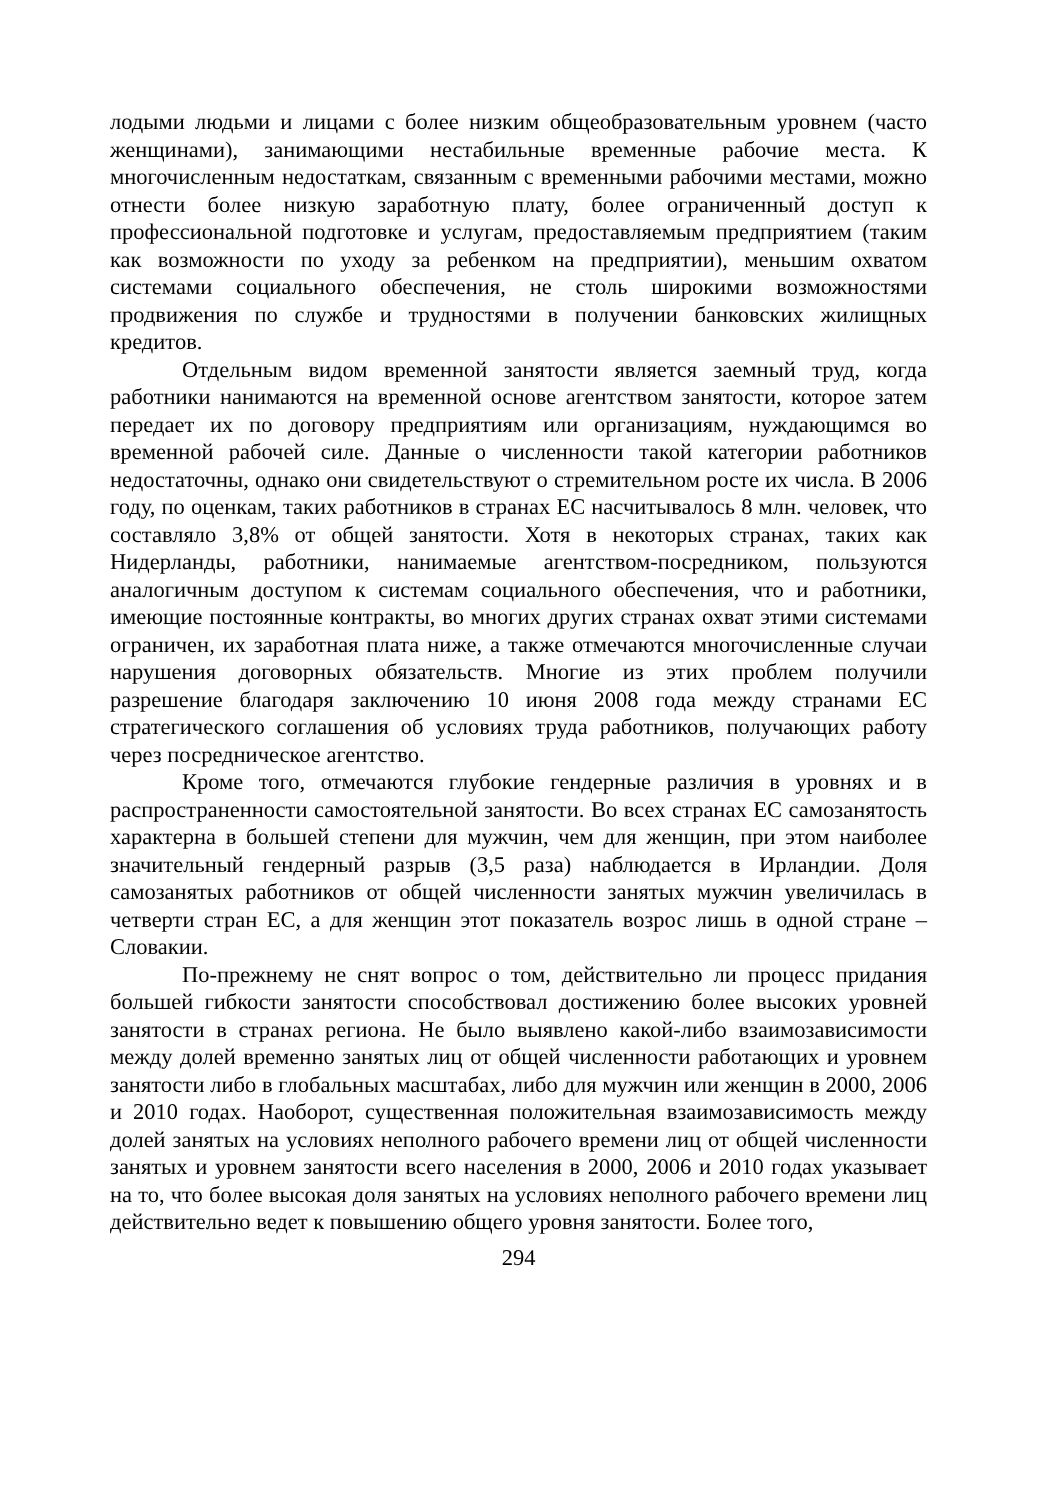лодыми людьми и лицами с более низким общеобразовательным уровнем (часто женщинами), занимающими нестабильные временные рабочие места. К многочисленным недостаткам, связанным с временными рабочими местами, можно отнести более низкую заработную плату, более ограниченный доступ к профессиональной подготовке и услугам, предоставляемым предприятием (таким как возможности по уходу за ребенком на предприятии), меньшим охватом системами социального обеспечения, не столь широкими возможностями продвижения по службе и трудностями в получении банковских жилищных кредитов.
Отдельным видом временной занятости является заемный труд, когда работники нанимаются на временной основе агентством занятости, которое затем передает их по договору предприятиям или организациям, нуждающимся во временной рабочей силе. Данные о численности такой категории работников недостаточны, однако они свидетельствуют о стремительном росте их числа. В 2006 году, по оценкам, таких работников в странах ЕС насчитывалось 8 млн. человек, что составляло 3,8% от общей занятости. Хотя в некоторых странах, таких как Нидерланды, работники, нанимаемые агентством-посредником, пользуются аналогичным доступом к системам социального обеспечения, что и работники, имеющие постоянные контракты, во многих других странах охват этими системами ограничен, их заработная плата ниже, а также отмечаются многочисленные случаи нарушения договорных обязательств. Многие из этих проблем получили разрешение благодаря заключению 10 июня 2008 года между странами ЕС стратегического соглашения об условиях труда работников, получающих работу через посредническое агентство.
Кроме того, отмечаются глубокие гендерные различия в уровнях и в распространенности самостоятельной занятости. Во всех странах ЕС самозанятость характерна в большей степени для мужчин, чем для женщин, при этом наиболее значительный гендерный разрыв (3,5 раза) наблюдается в Ирландии. Доля самозанятых работников от общей численности занятых мужчин увеличилась в четверти стран ЕС, а для женщин этот показатель возрос лишь в одной стране – Словакии.
По-прежнему не снят вопрос о том, действительно ли процесс придания большей гибкости занятости способствовал достижению более высоких уровней занятости в странах региона. Не было выявлено какой-либо взаимозависимости между долей временно занятых лиц от общей численности работающих и уровнем занятости либо в глобальных масштабах, либо для мужчин или женщин в 2000, 2006 и 2010 годах. Наоборот, существенная положительная взаимозависимость между долей занятых на условиях неполного рабочего времени лиц от общей численности занятых и уровнем занятости всего населения в 2000, 2006 и 2010 годах указывает на то, что более высокая доля занятых на условиях неполного рабочего времени лиц действительно ведет к повышению общего уровня занятости. Более того,
294